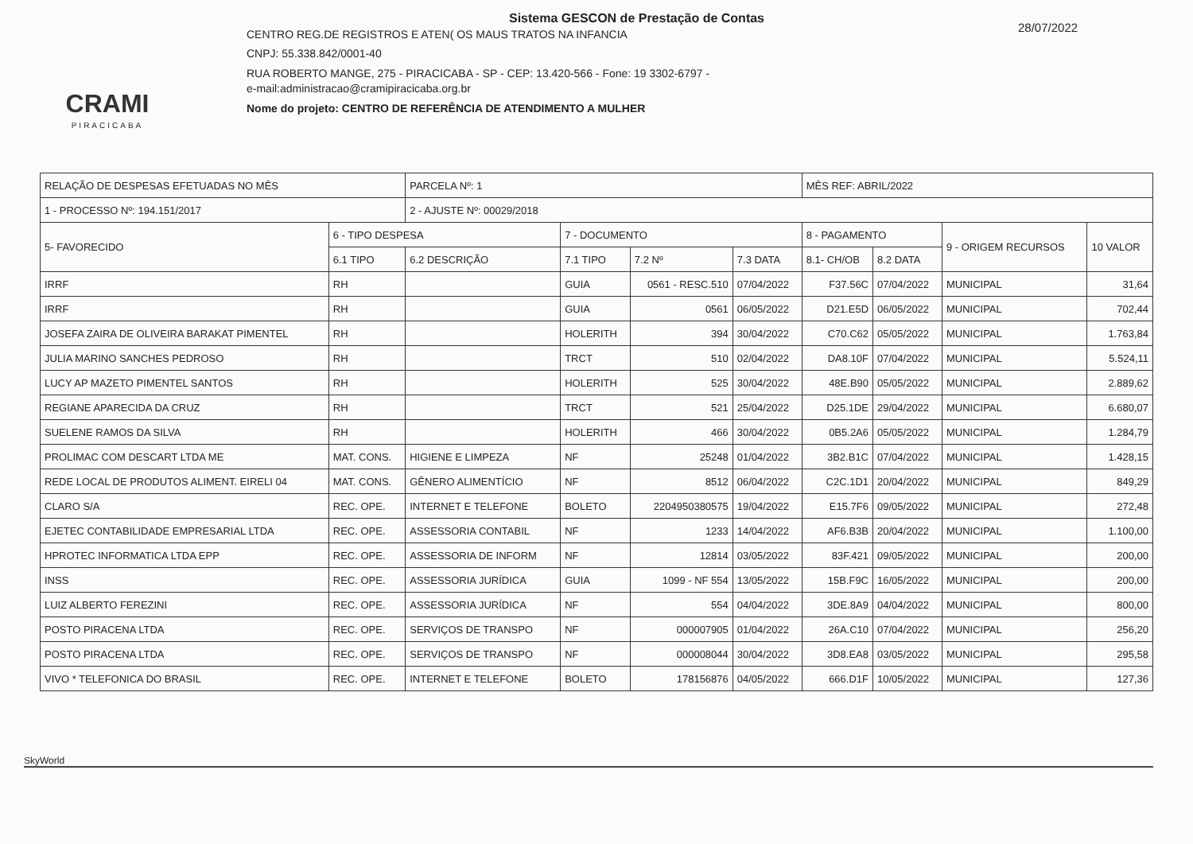CRAMI
PIRACICABA
Sistema GESCON de Prestação de Contas
CENTRO REG.DE REGISTROS E ATEN( OS MAUS TRATOS NA INFANCIA
CNPJ: 55.338.842/0001-40
RUA ROBERTO MANGE, 275 - PIRACICABA - SP - CEP: 13.420-566 - Fone: 19 3302-6797 -
e-mail:administracao@cramipiracicaba.org.br
Nome do projeto: CENTRO DE REFERÊNCIA DE ATENDIMENTO A MULHER
28/07/2022
| RELAÇÃO DE DESPESAS EFETUADAS NO MÊS | | PARCELA Nº: 1 | | | | MÊS REF: ABRIL/2022 | | | |
| 1 - PROCESSO Nº: 194.151/2017 | | 2 - AJUSTE Nº: 00029/2018 | | | | | | | |
| 5- FAVORECIDO | 6 - TIPO DESPESA | | 7 - DOCUMENTO | | | 8 - PAGAMENTO | | 9 - ORIGEM RECURSOS | 10 VALOR |
| | 6.1 TIPO | 6.2 DESCRIÇÃO | 7.1 TIPO | 7.2 Nº | 7.3 DATA | 8.1- CH/OB | 8.2 DATA | | |
| IRRF | RH | | GUIA | 0561 - RESC.510 | 07/04/2022 | F37.56C | 07/04/2022 | MUNICIPAL | 31,64 |
| IRRF | RH | | GUIA | 0561 | 06/05/2022 | D21.E5D | 06/05/2022 | MUNICIPAL | 702,44 |
| JOSEFA ZAIRA DE OLIVEIRA BARAKAT PIMENTEL | RH | | HOLERITH | 394 | 30/04/2022 | C70.C62 | 05/05/2022 | MUNICIPAL | 1.763,84 |
| JULIA MARINO SANCHES PEDROSO | RH | | TRCT | 510 | 02/04/2022 | DA8.10F | 07/04/2022 | MUNICIPAL | 5.524,11 |
| LUCY AP MAZETO PIMENTEL SANTOS | RH | | HOLERITH | 525 | 30/04/2022 | 48E.B90 | 05/05/2022 | MUNICIPAL | 2.889,62 |
| REGIANE APARECIDA DA CRUZ | RH | | TRCT | 521 | 25/04/2022 | D25.1DE | 29/04/2022 | MUNICIPAL | 6.680,07 |
| SUELENE RAMOS DA SILVA | RH | | HOLERITH | 466 | 30/04/2022 | 0B5.2A6 | 05/05/2022 | MUNICIPAL | 1.284,79 |
| PROLIMAC COM DESCART LTDA ME | MAT. CONS. | HIGIENE E LIMPEZA | NF | 25248 | 01/04/2022 | 3B2.B1C | 07/04/2022 | MUNICIPAL | 1.428,15 |
| REDE LOCAL DE PRODUTOS ALIMENT. EIRELI 04 | MAT. CONS. | GÊNERO ALIMENTÍCIO | NF | 8512 | 06/04/2022 | C2C.1D1 | 20/04/2022 | MUNICIPAL | 849,29 |
| CLARO S/A | REC. OPE. | INTERNET E TELEFONE | BOLETO | 2204950380575 | 19/04/2022 | E15.7F6 | 09/05/2022 | MUNICIPAL | 272,48 |
| EJETEC CONTABILIDADE EMPRESARIAL LTDA | REC. OPE. | ASSESSORIA CONTABIL | NF | 1233 | 14/04/2022 | AF6.B3B | 20/04/2022 | MUNICIPAL | 1.100,00 |
| HPROTEC INFORMATICA LTDA EPP | REC. OPE. | ASSESSORIA DE INFORM | NF | 12814 | 03/05/2022 | 83F.421 | 09/05/2022 | MUNICIPAL | 200,00 |
| INSS | REC. OPE. | ASSESSORIA JURÍDICA | GUIA | 1099 - NF 554 | 13/05/2022 | 15B.F9C | 16/05/2022 | MUNICIPAL | 200,00 |
| LUIZ ALBERTO FEREZINI | REC. OPE. | ASSESSORIA JURÍDICA | NF | 554 | 04/04/2022 | 3DE.8A9 | 04/04/2022 | MUNICIPAL | 800,00 |
| POSTO PIRACENA LTDA | REC. OPE. | SERVIÇOS DE TRANSPO | NF | 000007905 | 01/04/2022 | 26A.C10 | 07/04/2022 | MUNICIPAL | 256,20 |
| POSTO PIRACENA LTDA | REC. OPE. | SERVIÇOS DE TRANSPO | NF | 000008044 | 30/04/2022 | 3D8.EA8 | 03/05/2022 | MUNICIPAL | 295,58 |
| VIVO * TELEFONICA DO BRASIL | REC. OPE. | INTERNET E TELEFONE | BOLETO | 178156876 | 04/05/2022 | 666.D1F | 10/05/2022 | MUNICIPAL | 127,36 |
SkyWorld